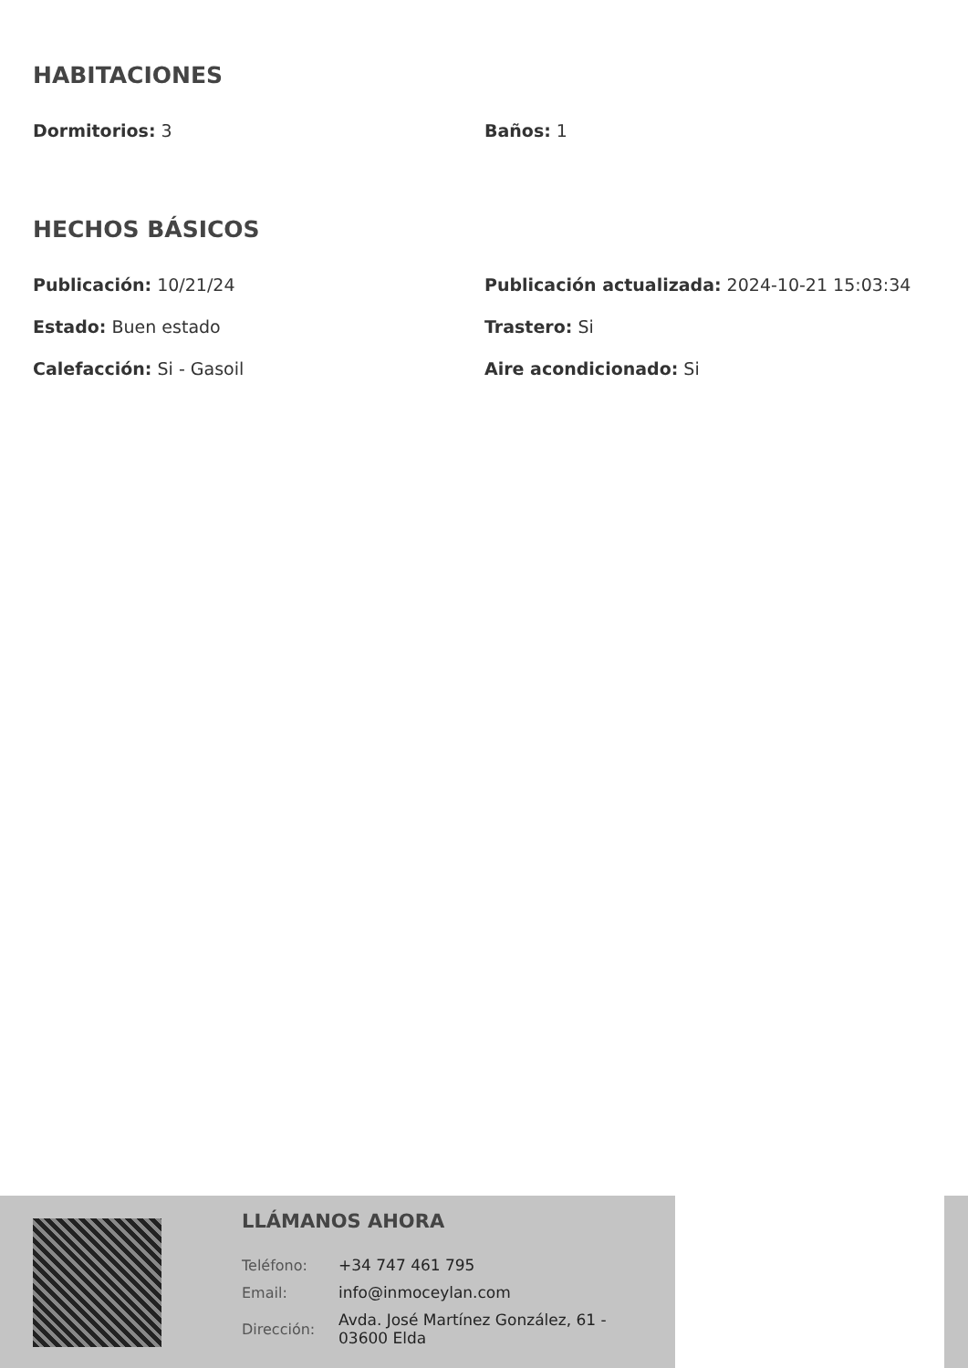HABITACIONES
Dormitorios: 3
Baños: 1
HECHOS BÁSICOS
Publicación: 10/21/24
Publicación actualizada: 2024-10-21 15:03:34
Estado: Buen estado
Trastero: Si
Calefacción: Si - Gasoil
Aire acondicionado: Si
LLÁMANOS AHORA
| Teléfono: | +34 747 461 795 |
| Email: | info@inmoceylan.com |
| Dirección: | Avda. José Martínez González, 61 - 03600 Elda |